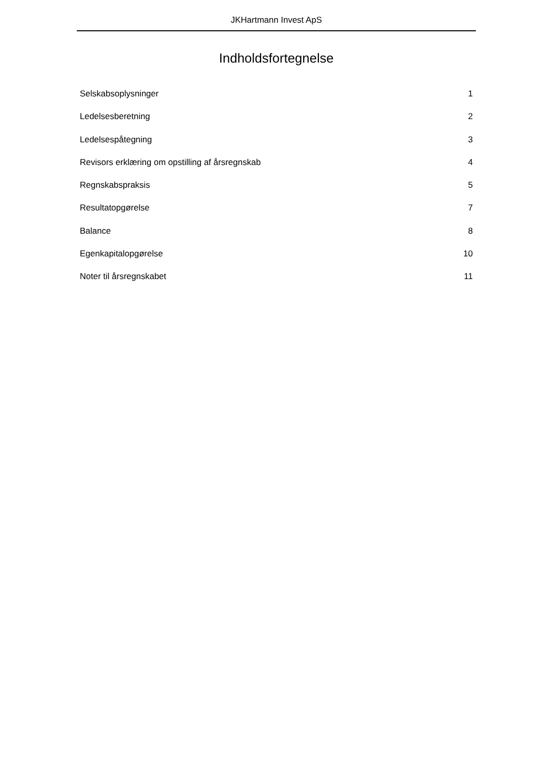JKHartmann Invest ApS
Indholdsfortegnelse
Selskabsoplysninger 1
Ledelsesberetning 2
Ledelsespåtegning 3
Revisors erklæring om opstilling af årsregnskab 4
Regnskabspraksis 5
Resultatopgørelse 7
Balance 8
Egenkapitalopgørelse 10
Noter til årsregnskabet 11